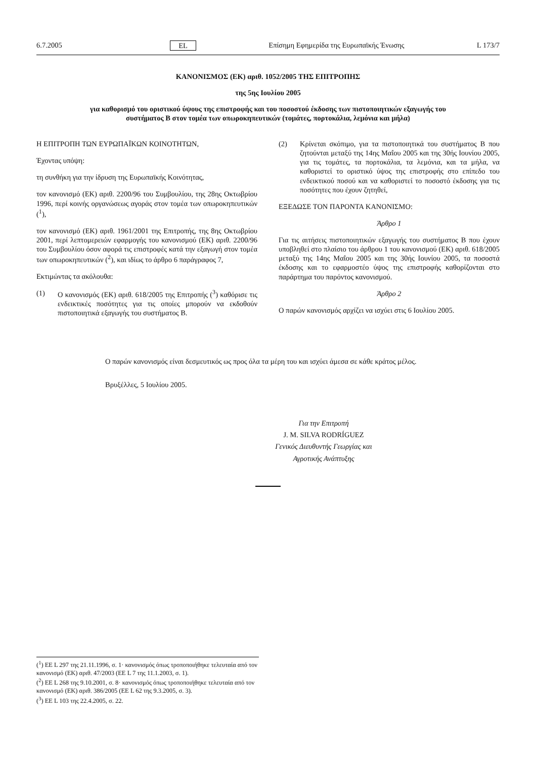6.7.2005 EL Επίσημη Εφημερίδα της Ευρωπαϊκής Ένωσης L 173/7
ΚΑΝΟΝΙΣΜΟΣ (ΕΚ) αριθ. 1052/2005 ΤΗΣ ΕΠΙΤΡΟΠΗΣ
της 5ης Ιουλίου 2005
για καθορισμό του οριστικού ύψους της επιστροφής και του ποσοστού έκδοσης των πιστοποιητικών εξαγωγής του συστήματος Β στον τομέα των οπωροκηπευτικών (τομάτες, πορτοκάλια, λεμόνια και μήλα)
Η ΕΠΙΤΡΟΠΗ ΤΩΝ ΕΥΡΩΠΑΪΚΩΝ ΚΟΙΝΟΤΗΤΩΝ,
Έχοντας υπόψη:
τη συνθήκη για την ίδρυση της Ευρωπαϊκής Κοινότητας,
τον κανονισμό (ΕΚ) αριθ. 2200/96 του Συμβουλίου, της 28ης Οκτωβρίου 1996, περί κοινής οργανώσεως αγοράς στον τομέα των οπωροκηπευτικών (<sup>1</sup>),
τον κανονισμό (ΕΚ) αριθ. 1961/2001 της Επιτροπής, της 8ης Οκτωβρίου 2001, περί λεπτομερειών εφαρμογής του κανονισμού (ΕΚ) αριθ. 2200/96 του Συμβουλίου όσον αφορά τις επιστροφές κατά την εξαγωγή στον τομέα των οπωροκηπευτικών (<sup>2</sup>), και ιδίως το άρθρο 6 παράγραφος 7,
Εκτιμώντας τα ακόλουθα:
(1) Ο κανονισμός (ΕΚ) αριθ. 618/2005 της Επιτροπής (<sup>3</sup>) καθόρισε τις ενδεικτικές ποσότητες για τις οποίες μπορούν να εκδοθούν πιστοποιητικά εξαγωγής του συστήματος Β.
(2) Κρίνεται σκόπιμο, για τα πιστοποιητικά του συστήματος Β που ζητούνται μεταξύ της 14ης Μαΐου 2005 και της 30ής Ιουνίου 2005, για τις τομάτες, τα πορτοκάλια, τα λεμόνια, και τα μήλα, να καθοριστεί το οριστικό ύψος της επιστροφής στο επίπεδο του ενδεικτικού ποσού και να καθοριστεί το ποσοστό έκδοσης για τις ποσότητες που έχουν ζητηθεί,
ΕΞΕΔΩΣΕ ΤΟΝ ΠΑΡΟΝΤΑ ΚΑΝΟΝΙΣΜΟ:
Άρθρο 1
Για τις αιτήσεις πιστοποιητικών εξαγωγής του συστήματος Β που έχουν υποβληθεί στο πλαίσιο του άρθρου 1 του κανονισμού (ΕΚ) αριθ. 618/2005 μεταξύ της 14ης Μαΐου 2005 και της 30ής Ιουνίου 2005, τα ποσοστά έκδοσης και το εφαρμοστέο ύψος της επιστροφής καθορίζονται στο παράρτημα του παρόντος κανονισμού.
Άρθρο 2
Ο παρών κανονισμός αρχίζει να ισχύει στις 6 Ιουλίου 2005.
Ο παρών κανονισμός είναι δεσμευτικός ως προς όλα τα μέρη του και ισχύει άμεσα σε κάθε κράτος μέλος.
Βρυξέλλες, 5 Ιουλίου 2005.
Για την Επιτροπή
J. M. SILVA RODRÍGUEZ
Γενικός Διευθυντής Γεωργίας και
Αγροτικής Ανάπτυξης
(<sup>1</sup>) ΕΕ L 297 της 21.11.1996, σ. 1· κανονισμός όπως τροποποιήθηκε τελευταία από τον κανονισμό (ΕΚ) αριθ. 47/2003 (ΕΕ L 7 της 11.1.2003, σ. 1).
(<sup>2</sup>) ΕΕ L 268 της 9.10.2001, σ. 8· κανονισμός όπως τροποποιήθηκε τελευταία από τον κανονισμό (ΕΚ) αριθ. 386/2005 (ΕΕ L 62 της 9.3.2005, σ. 3).
(<sup>3</sup>) ΕΕ L 103 της 22.4.2005, σ. 22.